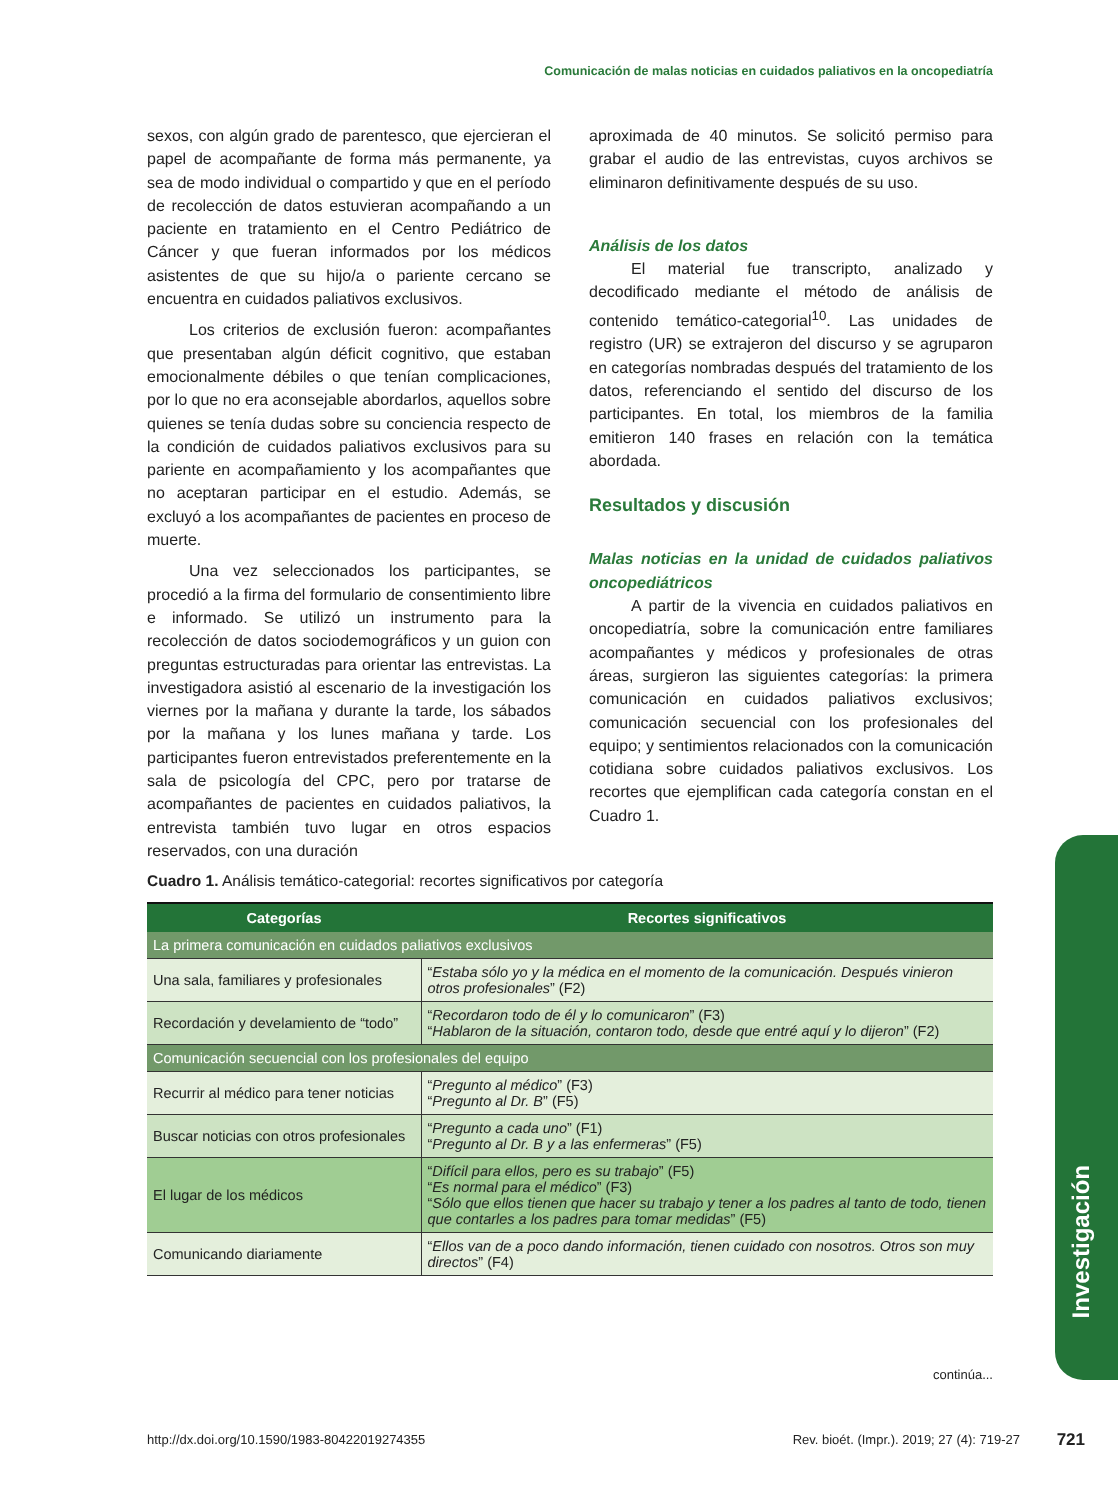Comunicación de malas noticias en cuidados paliativos en la oncopediatría
sexos, con algún grado de parentesco, que ejercieran el papel de acompañante de forma más permanente, ya sea de modo individual o compartido y que en el período de recolección de datos estuvieran acompañando a un paciente en tratamiento en el Centro Pediátrico de Cáncer y que fueran informados por los médicos asistentes de que su hijo/a o pariente cercano se encuentra en cuidados paliativos exclusivos.
Los criterios de exclusión fueron: acompañantes que presentaban algún déficit cognitivo, que estaban emocionalmente débiles o que tenían complicaciones, por lo que no era aconsejable abordarlos, aquellos sobre quienes se tenía dudas sobre su conciencia respecto de la condición de cuidados paliativos exclusivos para su pariente en acompañamiento y los acompañantes que no aceptaran participar en el estudio. Además, se excluyó a los acompañantes de pacientes en proceso de muerte.
Una vez seleccionados los participantes, se procedió a la firma del formulario de consentimiento libre e informado. Se utilizó un instrumento para la recolección de datos sociodemográficos y un guion con preguntas estructuradas para orientar las entrevistas. La investigadora asistió al escenario de la investigación los viernes por la mañana y durante la tarde, los sábados por la mañana y los lunes mañana y tarde. Los participantes fueron entrevistados preferentemente en la sala de psicología del CPC, pero por tratarse de acompañantes de pacientes en cuidados paliativos, la entrevista también tuvo lugar en otros espacios reservados, con una duración
aproximada de 40 minutos. Se solicitó permiso para grabar el audio de las entrevistas, cuyos archivos se eliminaron definitivamente después de su uso.
Análisis de los datos
El material fue transcripto, analizado y decodificado mediante el método de análisis de contenido temático-categorial<sup>10</sup>. Las unidades de registro (UR) se extrajeron del discurso y se agruparon en categorías nombradas después del tratamiento de los datos, referenciando el sentido del discurso de los participantes. En total, los miembros de la familia emitieron 140 frases en relación con la temática abordada.
Resultados y discusión
Malas noticias en la unidad de cuidados paliativos oncopediátricos
A partir de la vivencia en cuidados paliativos en oncopediatría, sobre la comunicación entre familiares acompañantes y médicos y profesionales de otras áreas, surgieron las siguientes categorías: la primera comunicación en cuidados paliativos exclusivos; comunicación secuencial con los profesionales del equipo; y sentimientos relacionados con la comunicación cotidiana sobre cuidados paliativos exclusivos. Los recortes que ejemplifican cada categoría constan en el Cuadro 1.
Cuadro 1. Análisis temático-categorial: recortes significativos por categoría
| Categorías | Recortes significativos |
| --- | --- |
| La primera comunicación en cuidados paliativos exclusivos | |
| Una sala, familiares y profesionales | “ Estaba sólo yo y la médica en el momento de la comunicación. Después vinieron otros profesionales ” (F2) |
| Recordación y develamiento de “todo” | “ Recordaron todo de él y lo comunicaron ” (F3) “ Hablaron de la situación, contaron todo, desde que entré aquí y lo dijeron ” (F2) |
| Comunicación secuencial con los profesionales del equipo | |
| Recurrir al médico para tener noticias | “ Pregunto al médico ” (F3) “ Pregunto al Dr. B ” (F5) |
| Buscar noticias con otros profesionales | “ Pregunto a cada uno ” (F1) “ Pregunto al Dr. B y a las enfermeras ” (F5) |
| El lugar de los médicos | “ Difícil para ellos, pero es su trabajo ” (F5) “ Es normal para el médico ” (F3) “ Sólo que ellos tienen que hacer su trabajo y tener a los padres al tanto de todo, tienen que contarles a los padres para tomar medidas ” (F5) |
| Comunicando diariamente | “ Ellos van de a poco dando información, tienen cuidado con nosotros. Otros son muy directos ” (F4) |
continúa...
Investigación
http://dx.doi.org/10.1590/1983-80422019274355 Rev. bioét. (Impr.). 2019; 27 (4): 719-27 721